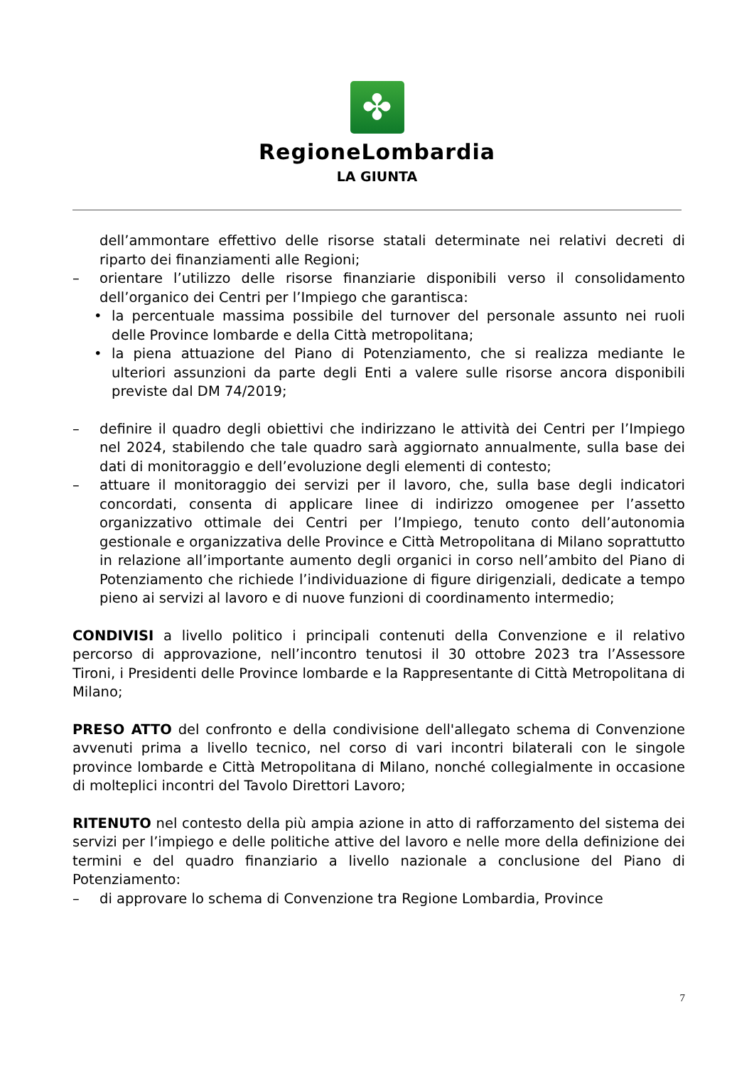✤
RegioneLombardia
LA GIUNTA
dell’ammontare effettivo delle risorse statali determinate nei relativi decreti di riparto dei finanziamenti alle Regioni;
– orientare l’utilizzo delle risorse finanziarie disponibili verso il consolidamento dell’organico dei Centri per l’Impiego che garantisca:
• la percentuale massima possibile del turnover del personale assunto nei ruoli delle Province lombarde e della Città metropolitana;
• la piena attuazione del Piano di Potenziamento, che si realizza mediante le ulteriori assunzioni da parte degli Enti a valere sulle risorse ancora disponibili previste dal DM 74/2019;
– definire il quadro degli obiettivi che indirizzano le attività dei Centri per l’Impiego nel 2024, stabilendo che tale quadro sarà aggiornato annualmente, sulla base dei dati di monitoraggio e dell’evoluzione degli elementi di contesto;
– attuare il monitoraggio dei servizi per il lavoro, che, sulla base degli indicatori concordati, consenta di applicare linee di indirizzo omogenee per l’assetto organizzativo ottimale dei Centri per l’Impiego, tenuto conto dell’autonomia gestionale e organizzativa delle Province e Città Metropolitana di Milano soprattutto in relazione all’importante aumento degli organici in corso nell’ambito del Piano di Potenziamento che richiede l’individuazione di figure dirigenziali, dedicate a tempo pieno ai servizi al lavoro e di nuove funzioni di coordinamento intermedio;
CONDIVISI a livello politico i principali contenuti della Convenzione e il relativo percorso di approvazione, nell’incontro tenutosi il 30 ottobre 2023 tra l’Assessore Tironi, i Presidenti delle Province lombarde e la Rappresentante di Città Metropolitana di Milano;
PRESO ATTO del confronto e della condivisione dell'allegato schema di Convenzione avvenuti prima a livello tecnico, nel corso di vari incontri bilaterali con le singole province lombarde e Città Metropolitana di Milano, nonché collegialmente in occasione di molteplici incontri del Tavolo Direttori Lavoro;
RITENUTO nel contesto della più ampia azione in atto di rafforzamento del sistema dei servizi per l’impiego e delle politiche attive del lavoro e nelle more della definizione dei termini e del quadro finanziario a livello nazionale a conclusione del Piano di Potenziamento:
– di approvare lo schema di Convenzione tra Regione Lombardia, Province
7